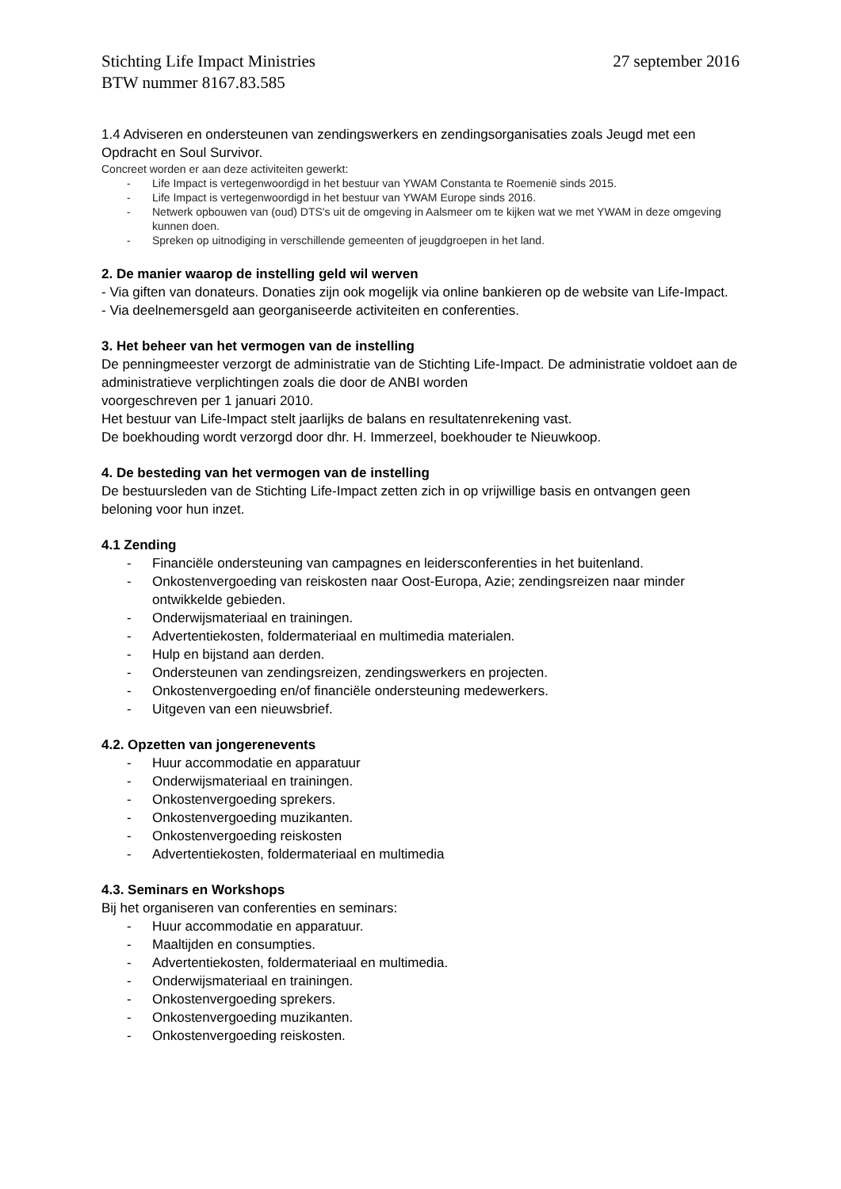Stichting Life Impact Ministries
BTW nummer 8167.83.585
27 september 2016
1.4 Adviseren en ondersteunen van zendingswerkers en zendingsorganisaties zoals Jeugd met een Opdracht en Soul Survivor.
Concreet worden er aan deze activiteiten gewerkt:
- Life Impact is vertegenwoordigd in het bestuur van YWAM Constanta te Roemenië sinds 2015.
- Life Impact is vertegenwoordigd in het bestuur van YWAM Europe sinds 2016.
- Netwerk opbouwen van (oud) DTS's uit de omgeving in Aalsmeer om te kijken wat we met YWAM in deze omgeving kunnen doen.
- Spreken op uitnodiging in verschillende gemeenten of jeugdgroepen in het land.
2. De manier waarop de instelling geld wil werven
- Via giften van donateurs. Donaties zijn ook mogelijk via online bankieren op de website van Life-Impact.
- Via deelnemersgeld aan georganiseerde activiteiten en conferenties.
3. Het beheer van het vermogen van de instelling
De penningmeester verzorgt de administratie van de Stichting Life-Impact. De administratie voldoet aan de administratieve verplichtingen zoals die door de ANBI worden
voorgeschreven per 1 januari 2010.
Het bestuur van Life-Impact stelt jaarlijks de balans en resultatenrekening vast.
De boekhouding wordt verzorgd door dhr. H. Immerzeel, boekhouder te Nieuwkoop.
4. De besteding van het vermogen van de instelling
De bestuursleden van de Stichting Life-Impact zetten zich in op vrijwillige basis en ontvangen geen beloning voor hun inzet.
4.1 Zending
- Financiële ondersteuning van campagnes en leidersconferenties in het buitenland.
- Onkostenvergoeding van reiskosten naar Oost-Europa, Azie; zendingsreizen naar minder ontwikkelde gebieden.
- Onderwijsmateriaal en trainingen.
- Advertentiekosten, foldermateriaal en multimedia materialen.
- Hulp en bijstand aan derden.
- Ondersteunen van zendingsreizen, zendingswerkers en projecten.
- Onkostenvergoeding en/of financiële ondersteuning medewerkers.
- Uitgeven van een nieuwsbrief.
4.2. Opzetten van jongerenevents
- Huur accommodatie en apparatuur
- Onderwijsmateriaal en trainingen.
- Onkostenvergoeding sprekers.
- Onkostenvergoeding muzikanten.
- Onkostenvergoeding reiskosten
- Advertentiekosten, foldermateriaal en multimedia
4.3. Seminars en Workshops
Bij het organiseren van conferenties en seminars:
- Huur accommodatie en apparatuur.
- Maaltijden en consumpties.
- Advertentiekosten, foldermateriaal en multimedia.
- Onderwijsmateriaal en trainingen.
- Onkostenvergoeding sprekers.
- Onkostenvergoeding muzikanten.
- Onkostenvergoeding reiskosten.